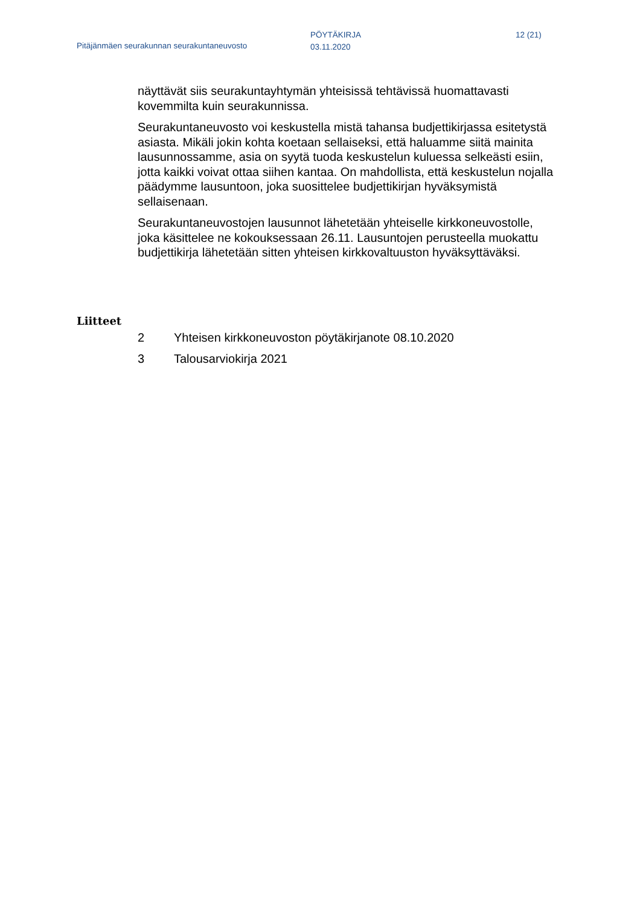Pitäjänmäen seurakunnan seurakuntaneuvosto
PÖYTÄKIRJA
03.11.2020
12 (21)
näyttävät siis seurakuntayhtymän yhteisissä tehtävissä huomattavasti kovemmilta kuin seurakunnissa.
Seurakuntaneuvosto voi keskustella mistä tahansa budjettikirjassa esitetystä asiasta. Mikäli jokin kohta koetaan sellaiseksi, että haluamme siitä mainita lausunnossamme, asia on syytä tuoda keskustelun kuluessa selkeästi esiin, jotta kaikki voivat ottaa siihen kantaa. On mahdollista, että keskustelun nojalla päädymme lausuntoon, joka suosittelee budjettikirjan hyväksymistä sellaisenaan.
Seurakuntaneuvostojen lausunnot lähetetään yhteiselle kirkkoneuvostolle, joka käsittelee ne kokouksessaan 26.11. Lausuntojen perusteella muokattu budjettikirja lähetetään sitten yhteisen kirkkovaltuuston hyväksyttäväksi.
Liitteet
2 Yhteisen kirkkoneuvoston pöytäkirjanote 08.10.2020
3 Talousarviokirja 2021